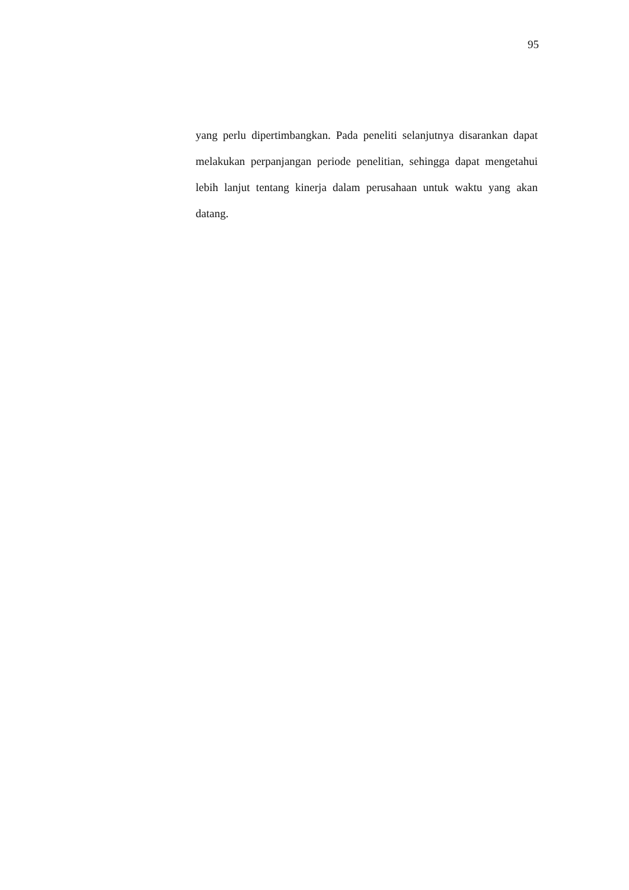95
yang perlu dipertimbangkan. Pada peneliti selanjutnya disarankan dapat melakukan perpanjangan periode penelitian, sehingga dapat mengetahui lebih lanjut tentang kinerja dalam perusahaan untuk waktu yang akan datang.